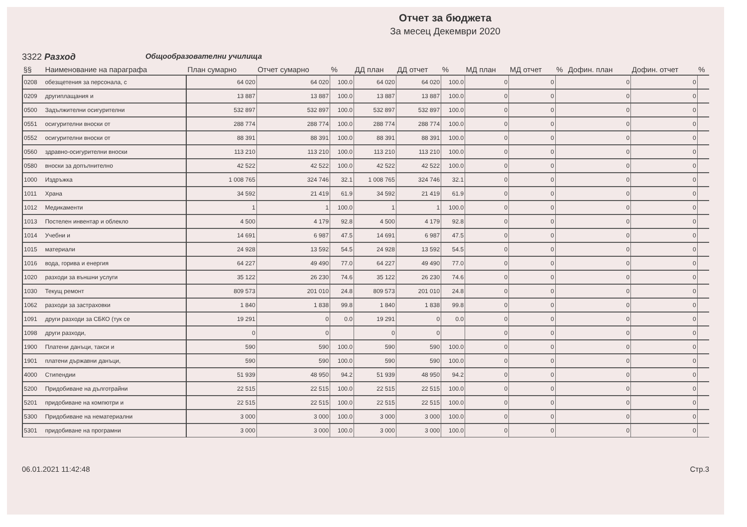Отчет за бюджета
За месец Декември 2020
3322 Разход Общообразователни училища
| §§ | Наименование на параграфа | План сумарно | Отчет сумарно | % | ДД план | ДД отчет | % | МД план | МД отчет | % | Дофин. план | Дофин. отчет | % |
| --- | --- | --- | --- | --- | --- | --- | --- | --- | --- | --- | --- | --- | --- |
| 0208 | обезщетения за персонала, с | 64 020 | 64 020 | 100.0 | 64 020 | 64 020 | 100.0 | 0 | 0 | | 0 | 0 | |
| 0209 | другиплащания и | 13 887 | 13 887 | 100.0 | 13 887 | 13 887 | 100.0 | 0 | 0 | | 0 | 0 | |
| 0500 | Задължителни осигурителни | 532 897 | 532 897 | 100.0 | 532 897 | 532 897 | 100.0 | 0 | 0 | | 0 | 0 | |
| 0551 | осигурителни вноски от | 288 774 | 288 774 | 100.0 | 288 774 | 288 774 | 100.0 | 0 | 0 | | 0 | 0 | |
| 0552 | осигурителни вноски от | 88 391 | 88 391 | 100.0 | 88 391 | 88 391 | 100.0 | 0 | 0 | | 0 | 0 | |
| 0560 | здравно-осигурителни вноски | 113 210 | 113 210 | 100.0 | 113 210 | 113 210 | 100.0 | 0 | 0 | | 0 | 0 | |
| 0580 | вноски за допълнително | 42 522 | 42 522 | 100.0 | 42 522 | 42 522 | 100.0 | 0 | 0 | | 0 | 0 | |
| 1000 | Издръжка | 1 008 765 | 324 746 | 32.1 | 1 008 765 | 324 746 | 32.1 | 0 | 0 | | 0 | 0 | |
| 1011 | Храна | 34 592 | 21 419 | 61.9 | 34 592 | 21 419 | 61.9 | 0 | 0 | | 0 | 0 | |
| 1012 | Медикаменти | 1 | 1 | 100.0 | 1 | 1 | 100.0 | 0 | 0 | | 0 | 0 | |
| 1013 | Постелен инвентар и облекло | 4 500 | 4 179 | 92.8 | 4 500 | 4 179 | 92.8 | 0 | 0 | | 0 | 0 | |
| 1014 | Учебни и | 14 691 | 6 987 | 47.5 | 14 691 | 6 987 | 47.5 | 0 | 0 | | 0 | 0 | |
| 1015 | материали | 24 928 | 13 592 | 54.5 | 24 928 | 13 592 | 54.5 | 0 | 0 | | 0 | 0 | |
| 1016 | вода, горива и енергия | 64 227 | 49 490 | 77.0 | 64 227 | 49 490 | 77.0 | 0 | 0 | | 0 | 0 | |
| 1020 | разходи за външни услуги | 35 122 | 26 230 | 74.6 | 35 122 | 26 230 | 74.6 | 0 | 0 | | 0 | 0 | |
| 1030 | Текущ ремонт | 809 573 | 201 010 | 24.8 | 809 573 | 201 010 | 24.8 | 0 | 0 | | 0 | 0 | |
| 1062 | разходи за застраховки | 1 840 | 1 838 | 99.8 | 1 840 | 1 838 | 99.8 | 0 | 0 | | 0 | 0 | |
| 1091 | други разходи за СБКО (тук се | 19 291 | 0 | 0.0 | 19 291 | 0 | 0.0 | 0 | 0 | | 0 | 0 | |
| 1098 | други разходи, | 0 | 0 | | 0 | 0 | | 0 | 0 | | 0 | 0 | |
| 1900 | Платени данъци, такси и | 590 | 590 | 100.0 | 590 | 590 | 100.0 | 0 | 0 | | 0 | 0 | |
| 1901 | платени държавни данъци, | 590 | 590 | 100.0 | 590 | 590 | 100.0 | 0 | 0 | | 0 | 0 | |
| 4000 | Стипендии | 51 939 | 48 950 | 94.2 | 51 939 | 48 950 | 94.2 | 0 | 0 | | 0 | 0 | |
| 5200 | Придобиване на дълготрайни | 22 515 | 22 515 | 100.0 | 22 515 | 22 515 | 100.0 | 0 | 0 | | 0 | 0 | |
| 5201 | придобиване на компютри и | 22 515 | 22 515 | 100.0 | 22 515 | 22 515 | 100.0 | 0 | 0 | | 0 | 0 | |
| 5300 | Придобиване на нематериални | 3 000 | 3 000 | 100.0 | 3 000 | 3 000 | 100.0 | 0 | 0 | | 0 | 0 | |
| 5301 | придобиване на програмни | 3 000 | 3 000 | 100.0 | 3 000 | 3 000 | 100.0 | 0 | 0 | | 0 | 0 | |
06.01.2021 11:42:48 Стр.3